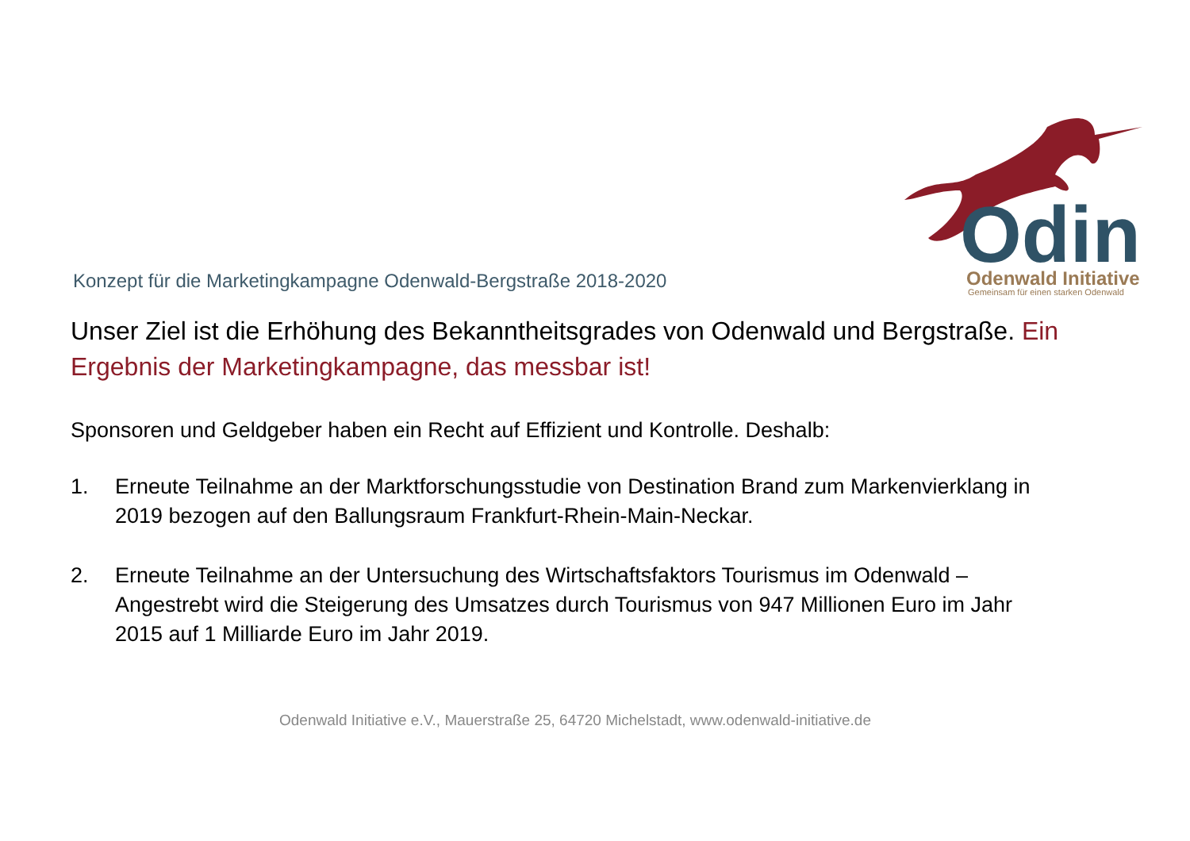Odin
Odenwald Initiative
Gemeinsam für einen starken Odenwald
Konzept für die Marketingkampagne Odenwald-Bergstraße 2018-2020
Unser Ziel ist die Erhöhung des Bekanntheitsgrades von Odenwald und Bergstraße. Ein Ergebnis der Marketingkampagne, das messbar ist!
Sponsoren und Geldgeber haben ein Recht auf Effizient und Kontrolle. Deshalb:
1. Erneute Teilnahme an der Marktforschungsstudie von Destination Brand zum Markenvierklang in 2019 bezogen auf den Ballungsraum Frankfurt-Rhein-Main-Neckar.
2. Erneute Teilnahme an der Untersuchung des Wirtschaftsfaktors Tourismus im Odenwald – Angestrebt wird die Steigerung des Umsatzes durch Tourismus von 947 Millionen Euro im Jahr 2015 auf 1 Milliarde Euro im Jahr 2019.
Odenwald Initiative e.V., Mauerstraße 25, 64720 Michelstadt, www.odenwald-initiative.de